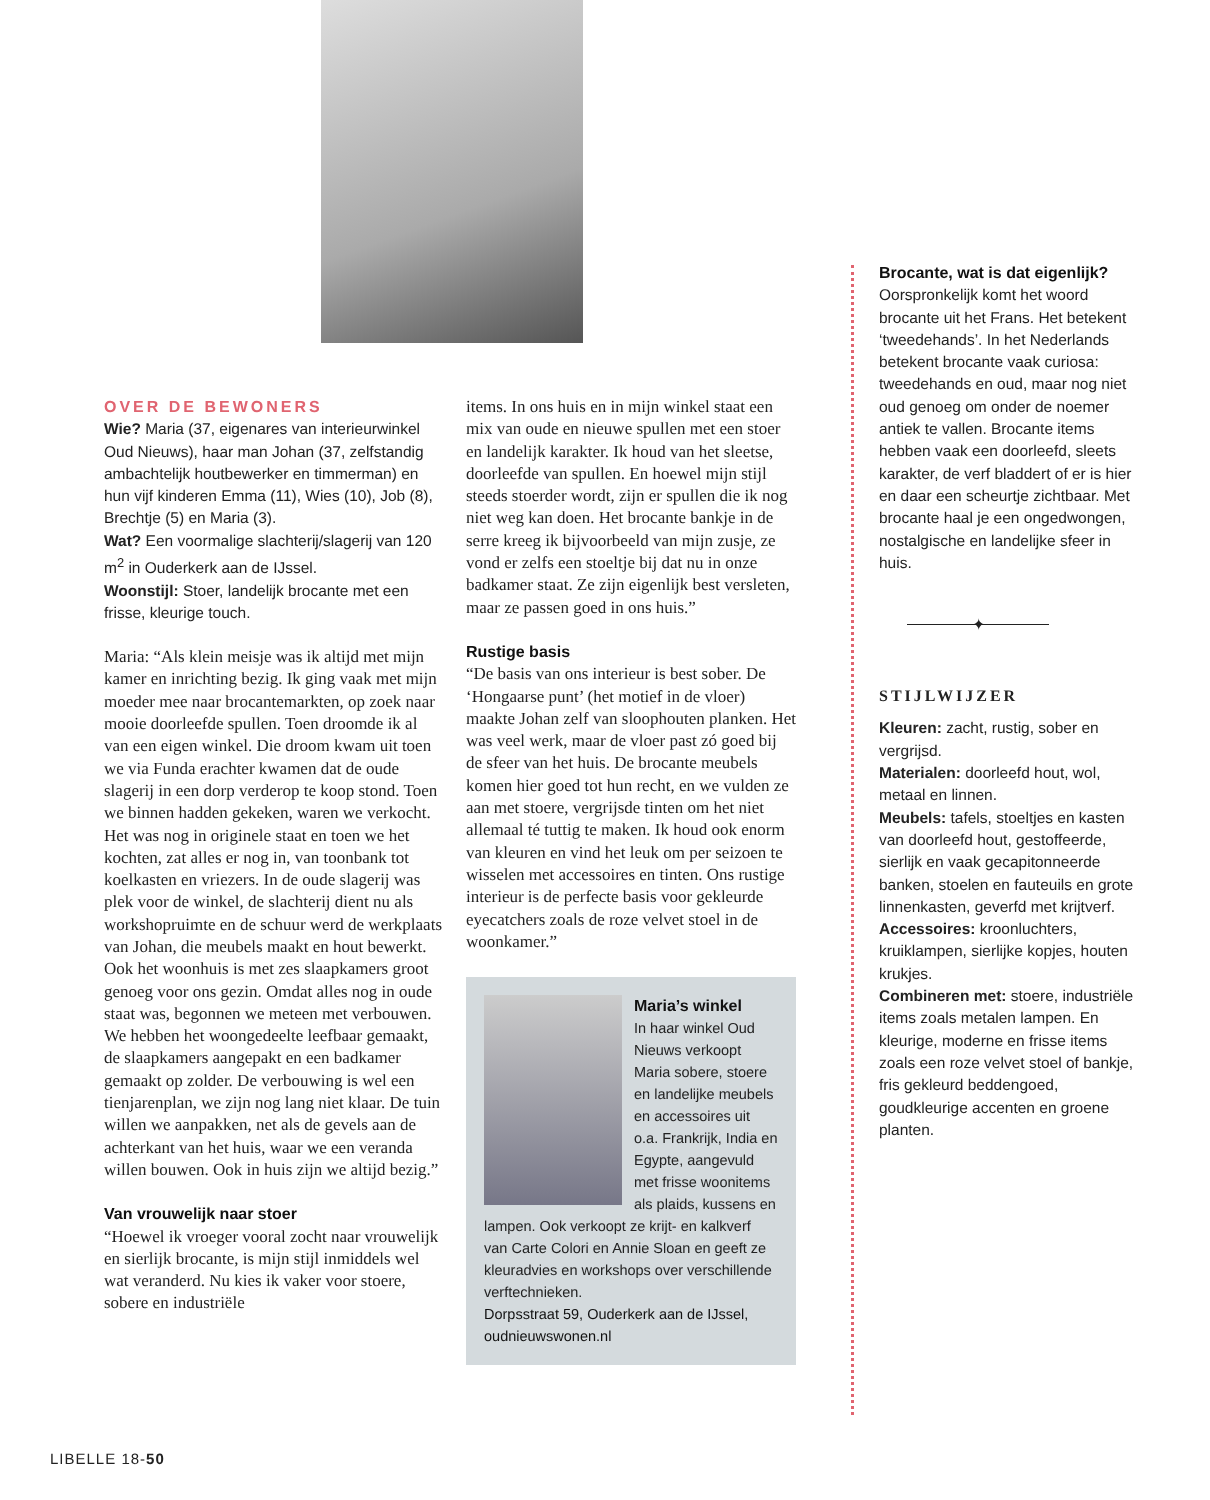OVER DE BEWONERS
Wie? Maria (37, eigenares van interieurwinkel Oud Nieuws), haar man Johan (37, zelfstandig ambachtelijk houtbewerker en timmerman) en hun vijf kinderen Emma (11), Wies (10), Job (8), Brechtje (5) en Maria (3).
Wat? Een voormalige slachterij/slagerij van 120 m<sup>2</sup> in Ouderkerk aan de IJssel.
Woonstijl: Stoer, landelijk brocante met een frisse, kleurige touch.
Maria: “Als klein meisje was ik altijd met mijn kamer en inrichting bezig. Ik ging vaak met mijn moeder mee naar brocantemarkten, op zoek naar mooie doorleefde spullen. Toen droomde ik al van een eigen winkel. Die droom kwam uit toen we via Funda erachter kwamen dat de oude slagerij in een dorp verderop te koop stond. Toen we binnen hadden gekeken, waren we verkocht. Het was nog in originele staat en toen we het kochten, zat alles er nog in, van toonbank tot koelkasten en vriezers. In de oude slagerij was plek voor de winkel, de slachterij dient nu als workshopruimte en de schuur werd de werkplaats van Johan, die meubels maakt en hout bewerkt. Ook het woonhuis is met zes slaapkamers groot genoeg voor ons gezin. Omdat alles nog in oude staat was, begonnen we meteen met verbouwen. We hebben het woongedeelte leefbaar gemaakt, de slaapkamers aangepakt en een badkamer gemaakt op zolder. De verbouwing is wel een tienjarenplan, we zijn nog lang niet klaar. De tuin willen we aanpakken, net als de gevels aan de achterkant van het huis, waar we een veranda willen bouwen. Ook in huis zijn we altijd bezig.”
Van vrouwelijk naar stoer
“Hoewel ik vroeger vooral zocht naar vrouwelijk en sierlijk brocante, is mijn stijl inmiddels wel wat veranderd. Nu kies ik vaker voor stoere, sobere en industriële
items. In ons huis en in mijn winkel staat een mix van oude en nieuwe spullen met een stoer en landelijk karakter. Ik houd van het sleetse, doorleefde van spullen. En hoewel mijn stijl steeds stoerder wordt, zijn er spullen die ik nog niet weg kan doen. Het brocante bankje in de serre kreeg ik bijvoorbeeld van mijn zusje, ze vond er zelfs een stoeltje bij dat nu in onze badkamer staat. Ze zijn eigenlijk best versleten, maar ze passen goed in ons huis.”
Rustige basis
“De basis van ons interieur is best sober. De ‘Hongaarse punt’ (het motief in de vloer) maakte Johan zelf van sloophouten planken. Het was veel werk, maar de vloer past zó goed bij de sfeer van het huis. De brocante meubels komen hier goed tot hun recht, en we vulden ze aan met stoere, vergrijsde tinten om het niet allemaal té tuttig te maken. Ik houd ook enorm van kleuren en vind het leuk om per seizoen te wisselen met accessoires en tinten. Ons rustige interieur is de perfecte basis voor gekleurde eyecatchers zoals de roze velvet stoel in de woonkamer.”
Maria’s winkel
In haar winkel Oud Nieuws verkoopt Maria sobere, stoere en landelijke meubels en accessoires uit o.a. Frankrijk, India en Egypte, aangevuld met frisse woonitems als plaids, kussens en lampen. Ook verkoopt ze krijt- en kalkverf van Carte Colori en Annie Sloan en geeft ze kleuradvies en workshops over verschillende verftechnieken.
Dorpsstraat 59, Ouderkerk aan de IJssel, oudnieuwswonen.nl
Brocante, wat is dat eigenlijk?
Oorspronkelijk komt het woord brocante uit het Frans. Het betekent ‘tweedehands’. In het Nederlands betekent brocante vaak curiosa: tweedehands en oud, maar nog niet oud genoeg om onder de noemer antiek te vallen. Brocante items hebben vaak een doorleefd, sleets karakter, de verf bladdert of er is hier en daar een scheurtje zichtbaar. Met brocante haal je een ongedwongen, nostalgische en landelijke sfeer in huis.
✦
STIJLWIJZER
Kleuren: zacht, rustig, sober en vergrijsd.
Materialen: doorleefd hout, wol, metaal en linnen.
Meubels: tafels, stoeltjes en kasten van doorleefd hout, gestoffeerde, sierlijk en vaak gecapitonneerde banken, stoelen en fauteuils en grote linnenkasten, geverfd met krijtverf.
Accessoires: kroonluchters, kruiklampen, sierlijke kopjes, houten krukjes.
Combineren met: stoere, industriële items zoals metalen lampen. En kleurige, moderne en frisse items zoals een roze velvet stoel of bankje, fris gekleurd beddengoed, goudkleurige accenten en groene planten.
LIBELLE 18-50